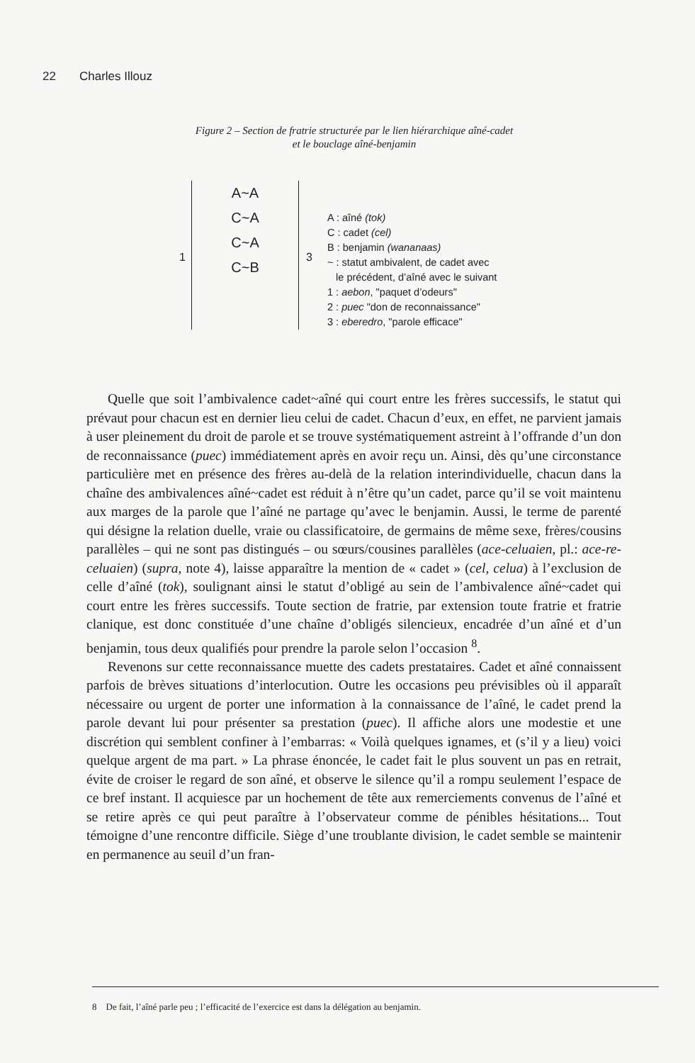22 Charles Illouz
Figure 2 – Section de fratrie structurée par le lien hiérarchique aîné-cadet
et le bouclage aîné-benjamin
A~A
C~A
C~A
C~B
1 3
A : aîné (tok)
C : cadet (cel)
B : benjamin (wananaas)
~ : statut ambivalent, de cadet avec
le précédent, d’aîné avec le suivant
1 : aebon, "paquet d’odeurs"
2 : puec "don de reconnaissance"
3 : eberedro, "parole efficace"
Quelle que soit l’ambivalence cadet~aîné qui court entre les frères successifs, le statut qui prévaut pour chacun est en dernier lieu celui de cadet. Chacun d’eux, en effet, ne parvient jamais à user pleinement du droit de parole et se trouve systématiquement astreint à l’offrande d’un don de reconnaissance (puec) immédiatement après en avoir reçu un. Ainsi, dès qu’une circonstance particulière met en présence des frères au-delà de la relation interindividuelle, chacun dans la chaîne des ambivalences aîné~cadet est réduit à n’être qu’un cadet, parce qu’il se voit maintenu aux marges de la parole que l’aîné ne partage qu’avec le benjamin. Aussi, le terme de parenté qui désigne la relation duelle, vraie ou classificatoire, de germains de même sexe, frères/cousins parallèles – qui ne sont pas distingués – ou sœurs/cousines parallèles (ace-celuaien, pl.: ace-re-celuaien) (supra, note 4), laisse apparaître la mention de « cadet » (cel, celua) à l’exclusion de celle d’aîné (tok), soulignant ainsi le statut d’obligé au sein de l’ambivalence aîné~cadet qui court entre les frères successifs. Toute section de fratrie, par extension toute fratrie et fratrie clanique, est donc constituée d’une chaîne d’obligés silencieux, encadrée d’un aîné et d’un benjamin, tous deux qualifiés pour prendre la parole selon l’occasion <sup>8</sup>.
Revenons sur cette reconnaissance muette des cadets prestataires. Cadet et aîné connaissent parfois de brèves situations d’interlocution. Outre les occasions peu prévisibles où il apparaît nécessaire ou urgent de porter une information à la connaissance de l’aîné, le cadet prend la parole devant lui pour présenter sa prestation (puec). Il affiche alors une modestie et une discrétion qui semblent confiner à l’embarras: « Voilà quelques ignames, et (s’il y a lieu) voici quelque argent de ma part. » La phrase énoncée, le cadet fait le plus souvent un pas en retrait, évite de croiser le regard de son aîné, et observe le silence qu’il a rompu seulement l’espace de ce bref instant. Il acquiesce par un hochement de tête aux remerciements convenus de l’aîné et se retire après ce qui peut paraître à l’observateur comme de pénibles hésitations... Tout témoigne d’une rencontre difficile. Siège d’une troublante division, le cadet semble se maintenir en permanence au seuil d’un fran-
8 De fait, l’aîné parle peu ; l’efficacité de l’exercice est dans la délégation au benjamin.